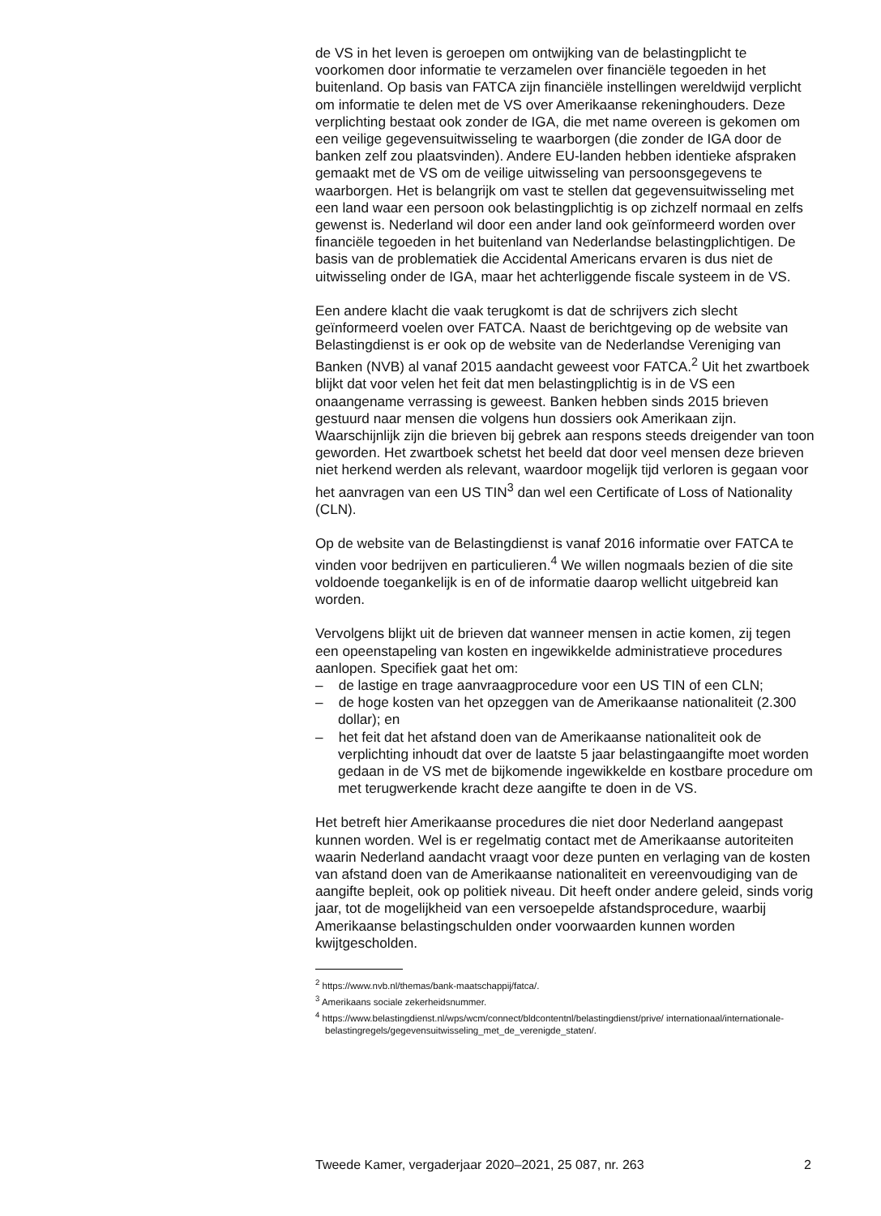de VS in het leven is geroepen om ontwijking van de belastingplicht te voorkomen door informatie te verzamelen over financiële tegoeden in het buitenland. Op basis van FATCA zijn financiële instellingen wereldwijd verplicht om informatie te delen met de VS over Amerikaanse rekening­houders. Deze verplichting bestaat ook zonder de IGA, die met name overeen is gekomen om een veilige gegevensuitwisseling te waarborgen (die zonder de IGA door de banken zelf zou plaatsvinden). Andere EU-landen hebben identieke afspraken gemaakt met de VS om de veilige uitwisseling van persoonsgegevens te waarborgen. Het is belangrijk om vast te stellen dat gegevensuitwisseling met een land waar een persoon ook belastingplichtig is op zichzelf normaal en zelfs gewenst is. Nederland wil door een ander land ook geïnformeerd worden over financiële tegoeden in het buitenland van Nederlandse belastingplichtigen. De basis van de problematiek die Accidental Americans ervaren is dus niet de uitwisseling onder de IGA, maar het achterliggende fiscale systeem in de VS.
Een andere klacht die vaak terugkomt is dat de schrijvers zich slecht geïnformeerd voelen over FATCA. Naast de berichtgeving op de website van Belastingdienst is er ook op de website van de Nederlandse Vereniging van Banken (NVB) al vanaf 2015 aandacht geweest voor FATCA.<sup>2</sup> Uit het zwartboek blijkt dat voor velen het feit dat men belasting­plichtig is in de VS een onaangename verrassing is geweest. Banken hebben sinds 2015 brieven gestuurd naar mensen die volgens hun dossiers ook Amerikaan zijn. Waarschijnlijk zijn die brieven bij gebrek aan respons steeds dreigender van toon geworden. Het zwartboek schetst het beeld dat door veel mensen deze brieven niet herkend werden als relevant, waardoor mogelijk tijd verloren is gegaan voor het aanvragen van een US TIN<sup>3</sup> dan wel een Certificate of Loss of Nationality (CLN).
Op de website van de Belastingdienst is vanaf 2016 informatie over FATCA te vinden voor bedrijven en particulieren.<sup>4</sup> We willen nogmaals bezien of die site voldoende toegankelijk is en of de informatie daarop wellicht uitgebreid kan worden.
Vervolgens blijkt uit de brieven dat wanneer mensen in actie komen, zij tegen een opeenstapeling van kosten en ingewikkelde administratieve procedures aanlopen. Specifiek gaat het om:
– de lastige en trage aanvraagprocedure voor een US TIN of een CLN;
– de hoge kosten van het opzeggen van de Amerikaanse nationaliteit (2.300 dollar); en
– het feit dat het afstand doen van de Amerikaanse nationaliteit ook de verplichting inhoudt dat over de laatste 5 jaar belastingaangifte moet worden gedaan in de VS met de bijkomende ingewikkelde en kostbare procedure om met terugwerkende kracht deze aangifte te doen in de VS.
Het betreft hier Amerikaanse procedures die niet door Nederland aangepast kunnen worden. Wel is er regelmatig contact met de Ameri­kaanse autoriteiten waarin Nederland aandacht vraagt voor deze punten en verlaging van de kosten van afstand doen van de Amerikaanse nationaliteit en vereenvoudiging van de aangifte bepleit, ook op politiek niveau. Dit heeft onder andere geleid, sinds vorig jaar, tot de mogelijkheid van een versoepelde afstandsprocedure, waarbij Amerikaanse belasting­schulden onder voorwaarden kunnen worden kwijtgescholden.
<sup>2</sup> https://www.nvb.nl/themas/bank-maatschappij/fatca/.
<sup>3</sup> Amerikaans sociale zekerheidsnummer.
<sup>4</sup> https://www.belastingdienst.nl/wps/wcm/connect/bldcontentnl/belastingdienst/prive/ internationaal/internationale-belastingregels/gegevensuitwisseling_met_de_verenigde_staten/.
Tweede Kamer, vergaderjaar 2020–2021, 25 087, nr. 263 2